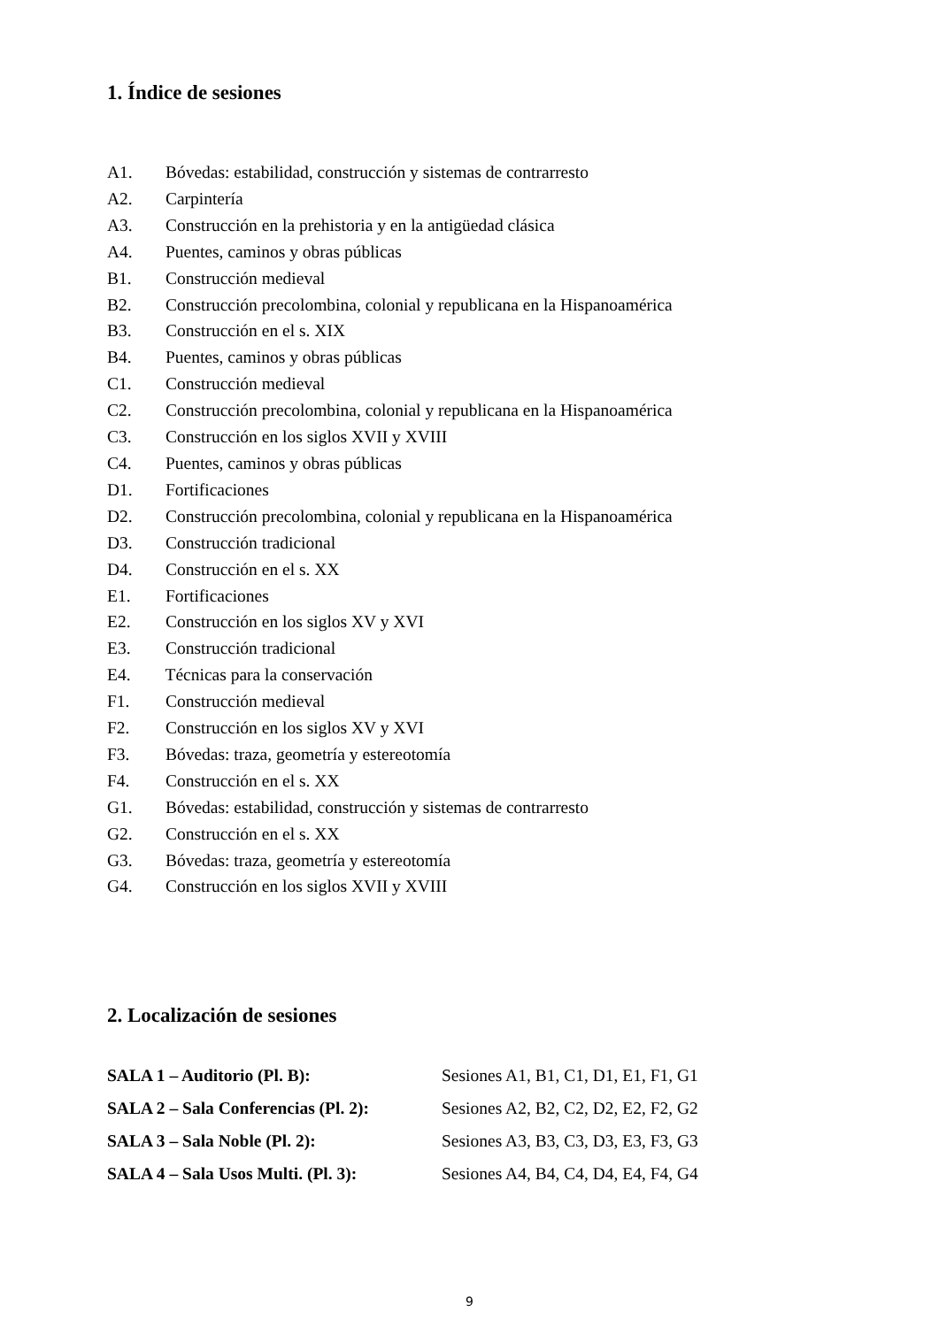1. Índice de sesiones
A1. Bóvedas: estabilidad, construcción y sistemas de contrarresto
A2. Carpintería
A3. Construcción en la prehistoria y en la antigüedad clásica
A4. Puentes, caminos y obras públicas
B1. Construcción medieval
B2. Construcción precolombina, colonial y republicana en la Hispanoamérica
B3. Construcción en el s. XIX
B4. Puentes, caminos y obras públicas
C1. Construcción medieval
C2. Construcción precolombina, colonial y republicana en la Hispanoamérica
C3. Construcción en los siglos XVII y XVIII
C4. Puentes, caminos y obras públicas
D1. Fortificaciones
D2. Construcción precolombina, colonial y republicana en la Hispanoamérica
D3. Construcción tradicional
D4. Construcción en el s. XX
E1. Fortificaciones
E2. Construcción en los siglos XV y XVI
E3. Construcción tradicional
E4. Técnicas para la conservación
F1. Construcción medieval
F2. Construcción en los siglos XV y XVI
F3. Bóvedas: traza, geometría y estereotomía
F4. Construcción en el s. XX
G1. Bóvedas: estabilidad, construcción y sistemas de contrarresto
G2. Construcción en el s. XX
G3. Bóvedas: traza, geometría y estereotomía
G4. Construcción en los siglos XVII y XVIII
2. Localización de sesiones
| SALA 1 – Auditorio (Pl. B): | Sesiones A1, B1, C1, D1, E1, F1, G1 |
| SALA 2 – Sala Conferencias (Pl. 2): | Sesiones A2, B2, C2, D2, E2, F2, G2 |
| SALA 3 – Sala Noble (Pl. 2): | Sesiones A3, B3, C3, D3, E3, F3, G3 |
| SALA 4 – Sala Usos Multi. (Pl. 3): | Sesiones A4, B4, C4, D4, E4, F4, G4 |
9